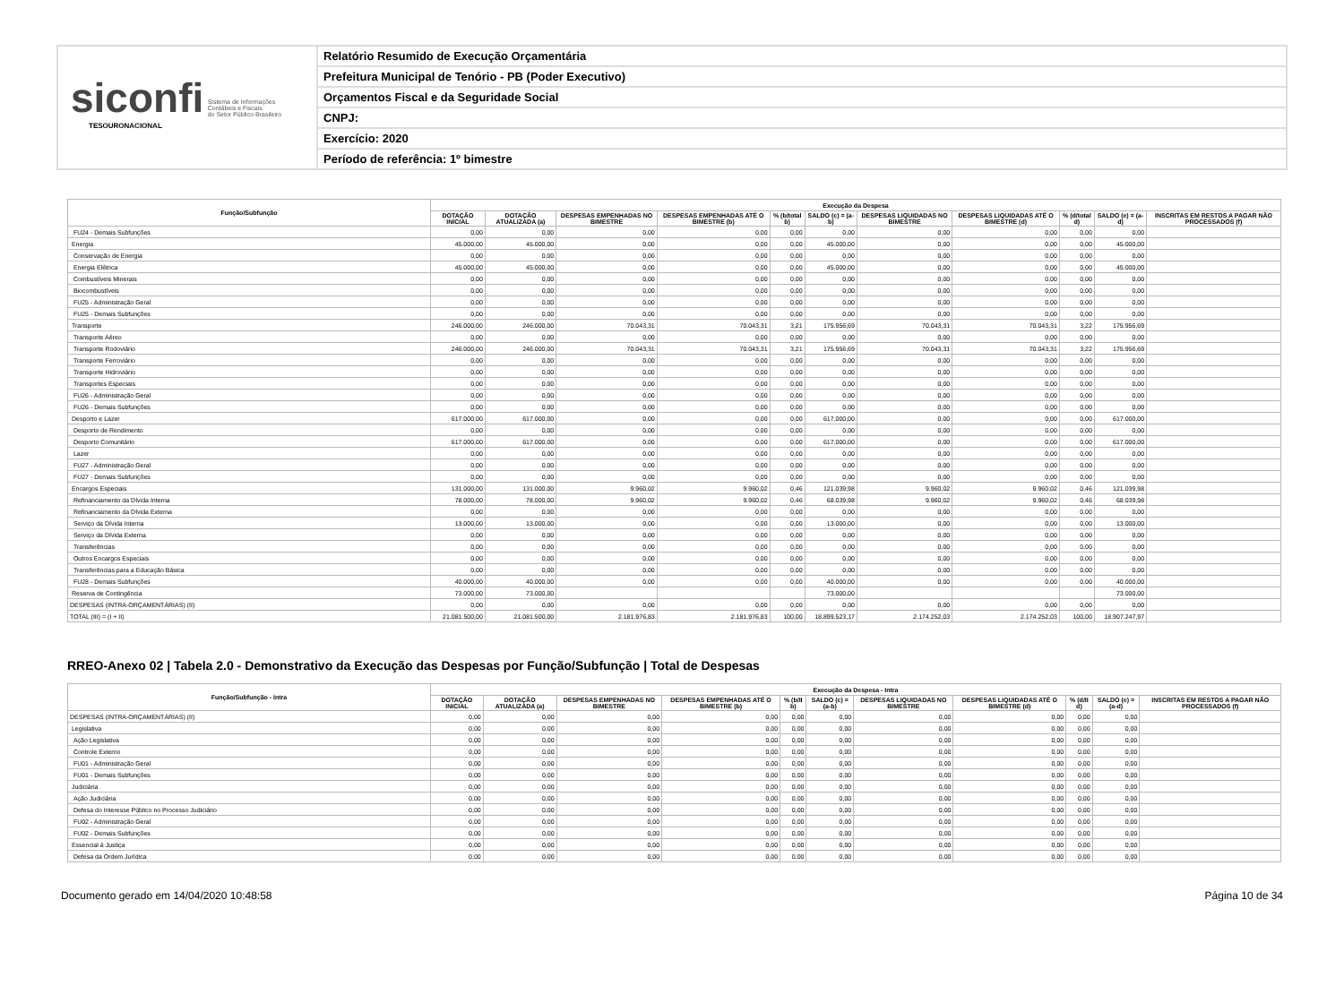siconfi Sistema de Informações
Contábeis e Fiscais
do Setor Público Brasileiro
TESOURONACIONAL
Relatório Resumido de Execução Orçamentária
Prefeitura Municipal de Tenório - PB (Poder Executivo)
Orçamentos Fiscal e da Seguridade Social
CNPJ:
Exercício: 2020
Período de referência: 1º bimestre
| Função/Subfunção | Execução da Despesa | | | | | | | | | | |
| --- | --- | --- | --- | --- | --- | --- | --- | --- | --- | --- | --- |
| | DOTAÇÃO INICIAL | DOTAÇÃO ATUALIZADA (a) | DESPESAS EMPENHADAS NO BIMESTRE | DESPESAS EMPENHADAS ATÉ O BIMESTRE (b) | % (b/total b) | SALDO (c) = (a-b) | DESPESAS LIQUIDADAS NO BIMESTRE | DESPESAS LIQUIDADAS ATÉ O BIMESTRE (d) | % (d/total d) | SALDO (e) = (a-d) | INSCRITAS EM RESTOS A PAGAR NÃO PROCESSADOS (f) |
| FU24 - Demais Subfunções | 0,00 | 0,00 | 0,00 | 0,00 | 0,00 | 0,00 | 0,00 | 0,00 | 0,00 | 0,00 | |
| Energia | 45.000,00 | 45.000,00 | 0,00 | 0,00 | 0,00 | 45.000,00 | 0,00 | 0,00 | 0,00 | 45.000,00 | |
| Conservação de Energia | 0,00 | 0,00 | 0,00 | 0,00 | 0,00 | 0,00 | 0,00 | 0,00 | 0,00 | 0,00 | |
| Energia Elétrica | 45.000,00 | 45.000,00 | 0,00 | 0,00 | 0,00 | 45.000,00 | 0,00 | 0,00 | 0,00 | 45.000,00 | |
| Combustíveis Minerais | 0,00 | 0,00 | 0,00 | 0,00 | 0,00 | 0,00 | 0,00 | 0,00 | 0,00 | 0,00 | |
| Biocombustíveis | 0,00 | 0,00 | 0,00 | 0,00 | 0,00 | 0,00 | 0,00 | 0,00 | 0,00 | 0,00 | |
| FU25 - Administração Geral | 0,00 | 0,00 | 0,00 | 0,00 | 0,00 | 0,00 | 0,00 | 0,00 | 0,00 | 0,00 | |
| FU25 - Demais Subfunções | 0,00 | 0,00 | 0,00 | 0,00 | 0,00 | 0,00 | 0,00 | 0,00 | 0,00 | 0,00 | |
| Transporte | 246.000,00 | 246.000,00 | 70.043,31 | 70.043,31 | 3,21 | 175.956,69 | 70.043,31 | 70.043,31 | 3,22 | 175.956,69 | |
| Transporte Aéreo | 0,00 | 0,00 | 0,00 | 0,00 | 0,00 | 0,00 | 0,00 | 0,00 | 0,00 | 0,00 | |
| Transporte Rodoviário | 246.000,00 | 246.000,00 | 70.043,31 | 70.043,31 | 3,21 | 175.956,69 | 70.043,31 | 70.043,31 | 3,22 | 175.956,69 | |
| Transporte Ferroviário | 0,00 | 0,00 | 0,00 | 0,00 | 0,00 | 0,00 | 0,00 | 0,00 | 0,00 | 0,00 | |
| Transporte Hidroviário | 0,00 | 0,00 | 0,00 | 0,00 | 0,00 | 0,00 | 0,00 | 0,00 | 0,00 | 0,00 | |
| Transportes Especiais | 0,00 | 0,00 | 0,00 | 0,00 | 0,00 | 0,00 | 0,00 | 0,00 | 0,00 | 0,00 | |
| FU26 - Administração Geral | 0,00 | 0,00 | 0,00 | 0,00 | 0,00 | 0,00 | 0,00 | 0,00 | 0,00 | 0,00 | |
| FU26 - Demais Subfunções | 0,00 | 0,00 | 0,00 | 0,00 | 0,00 | 0,00 | 0,00 | 0,00 | 0,00 | 0,00 | |
| Desporto e Lazer | 617.000,00 | 617.000,00 | 0,00 | 0,00 | 0,00 | 617.000,00 | 0,00 | 0,00 | 0,00 | 617.000,00 | |
| Desporto de Rendimento | 0,00 | 0,00 | 0,00 | 0,00 | 0,00 | 0,00 | 0,00 | 0,00 | 0,00 | 0,00 | |
| Desporto Comunitário | 617.000,00 | 617.000,00 | 0,00 | 0,00 | 0,00 | 617.000,00 | 0,00 | 0,00 | 0,00 | 617.000,00 | |
| Lazer | 0,00 | 0,00 | 0,00 | 0,00 | 0,00 | 0,00 | 0,00 | 0,00 | 0,00 | 0,00 | |
| FU27 - Administração Geral | 0,00 | 0,00 | 0,00 | 0,00 | 0,00 | 0,00 | 0,00 | 0,00 | 0,00 | 0,00 | |
| FU27 - Demais Subfunções | 0,00 | 0,00 | 0,00 | 0,00 | 0,00 | 0,00 | 0,00 | 0,00 | 0,00 | 0,00 | |
| Encargos Especiais | 131.000,00 | 131.000,00 | 9.960,02 | 9.960,02 | 0,46 | 121.039,98 | 9.960,02 | 9.960,02 | 0,46 | 121.039,98 | |
| Refinanciamento da Dívida Interna | 78.000,00 | 78.000,00 | 9.960,02 | 9.960,02 | 0,46 | 68.039,98 | 9.960,02 | 9.960,02 | 0,46 | 68.039,98 | |
| Refinanciamento da Dívida Externa | 0,00 | 0,00 | 0,00 | 0,00 | 0,00 | 0,00 | 0,00 | 0,00 | 0,00 | 0,00 | |
| Serviço da Dívida Interna | 13.000,00 | 13.000,00 | 0,00 | 0,00 | 0,00 | 13.000,00 | 0,00 | 0,00 | 0,00 | 13.000,00 | |
| Serviço da Dívida Externa | 0,00 | 0,00 | 0,00 | 0,00 | 0,00 | 0,00 | 0,00 | 0,00 | 0,00 | 0,00 | |
| Transferências | 0,00 | 0,00 | 0,00 | 0,00 | 0,00 | 0,00 | 0,00 | 0,00 | 0,00 | 0,00 | |
| Outros Encargos Especiais | 0,00 | 0,00 | 0,00 | 0,00 | 0,00 | 0,00 | 0,00 | 0,00 | 0,00 | 0,00 | |
| Transferências para a Educação Básica | 0,00 | 0,00 | 0,00 | 0,00 | 0,00 | 0,00 | 0,00 | 0,00 | 0,00 | 0,00 | |
| FU28 - Demais Subfunções | 40.000,00 | 40.000,00 | 0,00 | 0,00 | 0,00 | 40.000,00 | 0,00 | 0,00 | 0,00 | 40.000,00 | |
| Reserva de Contingência | 73.000,00 | 73.000,00 | | | | 73.000,00 | | | | 73.000,00 | |
| DESPESAS (INTRA-ORÇAMENTÁRIAS) (II) | 0,00 | 0,00 | 0,00 | 0,00 | 0,00 | 0,00 | 0,00 | 0,00 | 0,00 | 0,00 | |
| TOTAL (III) = (I + II) | 21.081.500,00 | 21.081.500,00 | 2.181.976,83 | 2.181.976,83 | 100,00 | 18.899.523,17 | 2.174.252,03 | 2.174.252,03 | 100,00 | 18.907.247,97 | |
RREO-Anexo 02 | Tabela 2.0 - Demonstrativo da Execução das Despesas por Função/Subfunção | Total de Despesas
| Função/Subfunção - Intra | Execução da Despesa - Intra | | | | | | | | | | |
| --- | --- | --- | --- | --- | --- | --- | --- | --- | --- | --- | --- |
| | DOTAÇÃO INICIAL | DOTAÇÃO ATUALIZADA (a) | DESPESAS EMPENHADAS NO BIMESTRE | DESPESAS EMPENHADAS ATÉ O BIMESTRE (b) | % (b/II b) | SALDO (c) = (a-b) | DESPESAS LIQUIDADAS NO BIMESTRE | DESPESAS LIQUIDADAS ATÉ O BIMESTRE (d) | % (d/II d) | SALDO (e) = (a-d) | INSCRITAS EM RESTOS A PAGAR NÃO PROCESSADOS (f) |
| DESPESAS (INTRA-ORÇAMENTÁRIAS) (II) | 0,00 | 0,00 | 0,00 | 0,00 | 0,00 | 0,00 | 0,00 | 0,00 | 0,00 | 0,00 | |
| Legislativa | 0,00 | 0,00 | 0,00 | 0,00 | 0,00 | 0,00 | 0,00 | 0,00 | 0,00 | 0,00 | |
| Ação Legislativa | 0,00 | 0,00 | 0,00 | 0,00 | 0,00 | 0,00 | 0,00 | 0,00 | 0,00 | 0,00 | |
| Controle Externo | 0,00 | 0,00 | 0,00 | 0,00 | 0,00 | 0,00 | 0,00 | 0,00 | 0,00 | 0,00 | |
| FU01 - Administração Geral | 0,00 | 0,00 | 0,00 | 0,00 | 0,00 | 0,00 | 0,00 | 0,00 | 0,00 | 0,00 | |
| FU01 - Demais Subfunções | 0,00 | 0,00 | 0,00 | 0,00 | 0,00 | 0,00 | 0,00 | 0,00 | 0,00 | 0,00 | |
| Judiciária | 0,00 | 0,00 | 0,00 | 0,00 | 0,00 | 0,00 | 0,00 | 0,00 | 0,00 | 0,00 | |
| Ação Judiciária | 0,00 | 0,00 | 0,00 | 0,00 | 0,00 | 0,00 | 0,00 | 0,00 | 0,00 | 0,00 | |
| Defesa do Interesse Público no Processo Judiciário | 0,00 | 0,00 | 0,00 | 0,00 | 0,00 | 0,00 | 0,00 | 0,00 | 0,00 | 0,00 | |
| FU02 - Administração Geral | 0,00 | 0,00 | 0,00 | 0,00 | 0,00 | 0,00 | 0,00 | 0,00 | 0,00 | 0,00 | |
| FU02 - Demais Subfunções | 0,00 | 0,00 | 0,00 | 0,00 | 0,00 | 0,00 | 0,00 | 0,00 | 0,00 | 0,00 | |
| Essencial à Justiça | 0,00 | 0,00 | 0,00 | 0,00 | 0,00 | 0,00 | 0,00 | 0,00 | 0,00 | 0,00 | |
| Defesa da Ordem Jurídica | 0,00 | 0,00 | 0,00 | 0,00 | 0,00 | 0,00 | 0,00 | 0,00 | 0,00 | 0,00 | |
Documento gerado em 14/04/2020 10:48:58 Página 10 de 34